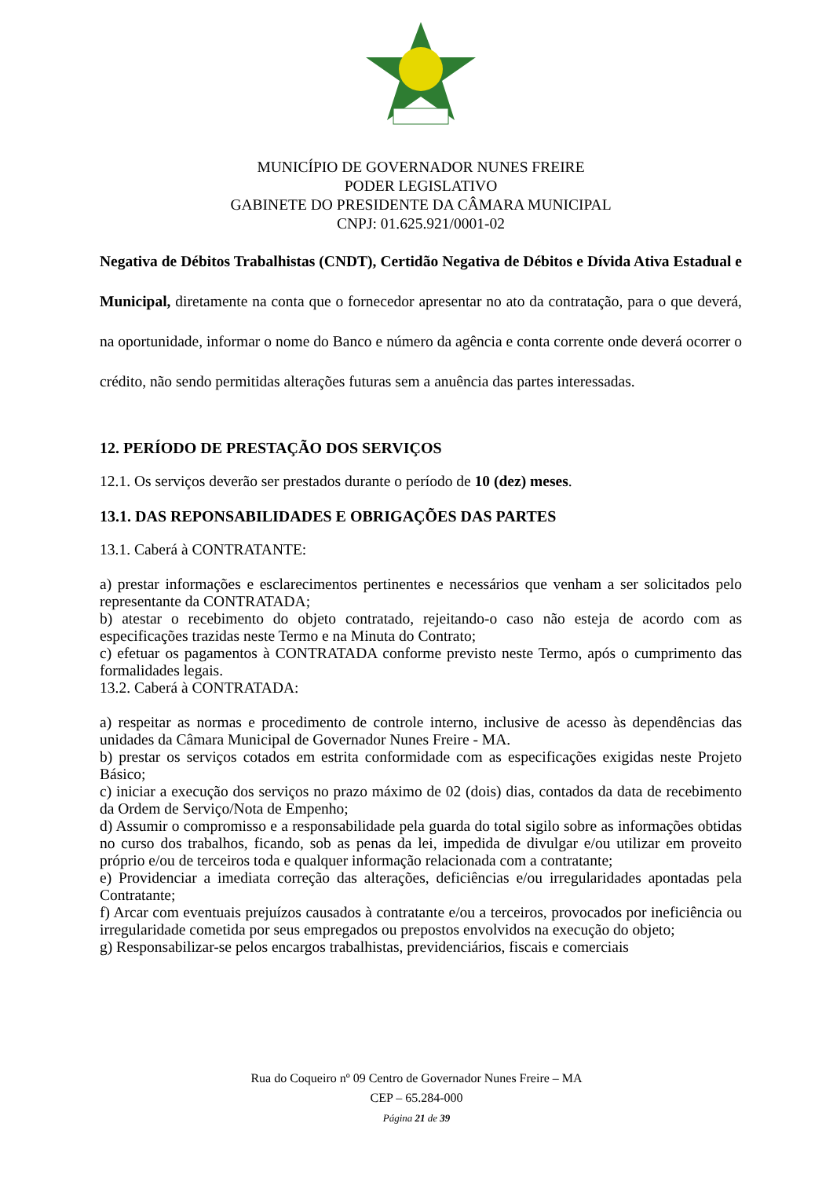MUNICÍPIO DE GOVERNADOR NUNES FREIRE
PODER LEGISLATIVO
GABINETE DO PRESIDENTE DA CÂMARA MUNICIPAL
CNPJ: 01.625.921/0001-02
Negativa de Débitos Trabalhistas (CNDT), Certidão Negativa de Débitos e Dívida Ativa Estadual e Municipal, diretamente na conta que o fornecedor apresentar no ato da contratação, para o que deverá, na oportunidade, informar o nome do Banco e número da agência e conta corrente onde deverá ocorrer o crédito, não sendo permitidas alterações futuras sem a anuência das partes interessadas.
12. PERÍODO DE PRESTAÇÃO DOS SERVIÇOS
12.1. Os serviços deverão ser prestados durante o período de 10 (dez) meses.
13.1. DAS REPONSABILIDADES E OBRIGAÇÕES DAS PARTES
13.1. Caberá à CONTRATANTE:
a) prestar informações e esclarecimentos pertinentes e necessários que venham a ser solicitados pelo representante da CONTRATADA;
b) atestar o recebimento do objeto contratado, rejeitando-o caso não esteja de acordo com as especificações trazidas neste Termo e na Minuta do Contrato;
c) efetuar os pagamentos à CONTRATADA conforme previsto neste Termo, após o cumprimento das formalidades legais.
13.2. Caberá à CONTRATADA:
a) respeitar as normas e procedimento de controle interno, inclusive de acesso às dependências das unidades da Câmara Municipal de Governador Nunes Freire - MA.
b) prestar os serviços cotados em estrita conformidade com as especificações exigidas neste Projeto Básico;
c) iniciar a execução dos serviços no prazo máximo de 02 (dois) dias, contados da data de recebimento da Ordem de Serviço/Nota de Empenho;
d) Assumir o compromisso e a responsabilidade pela guarda do total sigilo sobre as informações obtidas no curso dos trabalhos, ficando, sob as penas da lei, impedida de divulgar e/ou utilizar em proveito próprio e/ou de terceiros toda e qualquer informação relacionada com a contratante;
e) Providenciar a imediata correção das alterações, deficiências e/ou irregularidades apontadas pela Contratante;
f) Arcar com eventuais prejuízos causados à contratante e/ou a terceiros, provocados por ineficiência ou irregularidade cometida por seus empregados ou prepostos envolvidos na execução do objeto;
g) Responsabilizar-se pelos encargos trabalhistas, previdenciários, fiscais e comerciais
Rua do Coqueiro nº 09 Centro de Governador Nunes Freire – MA
CEP – 65.284-000
Página 21 de 39